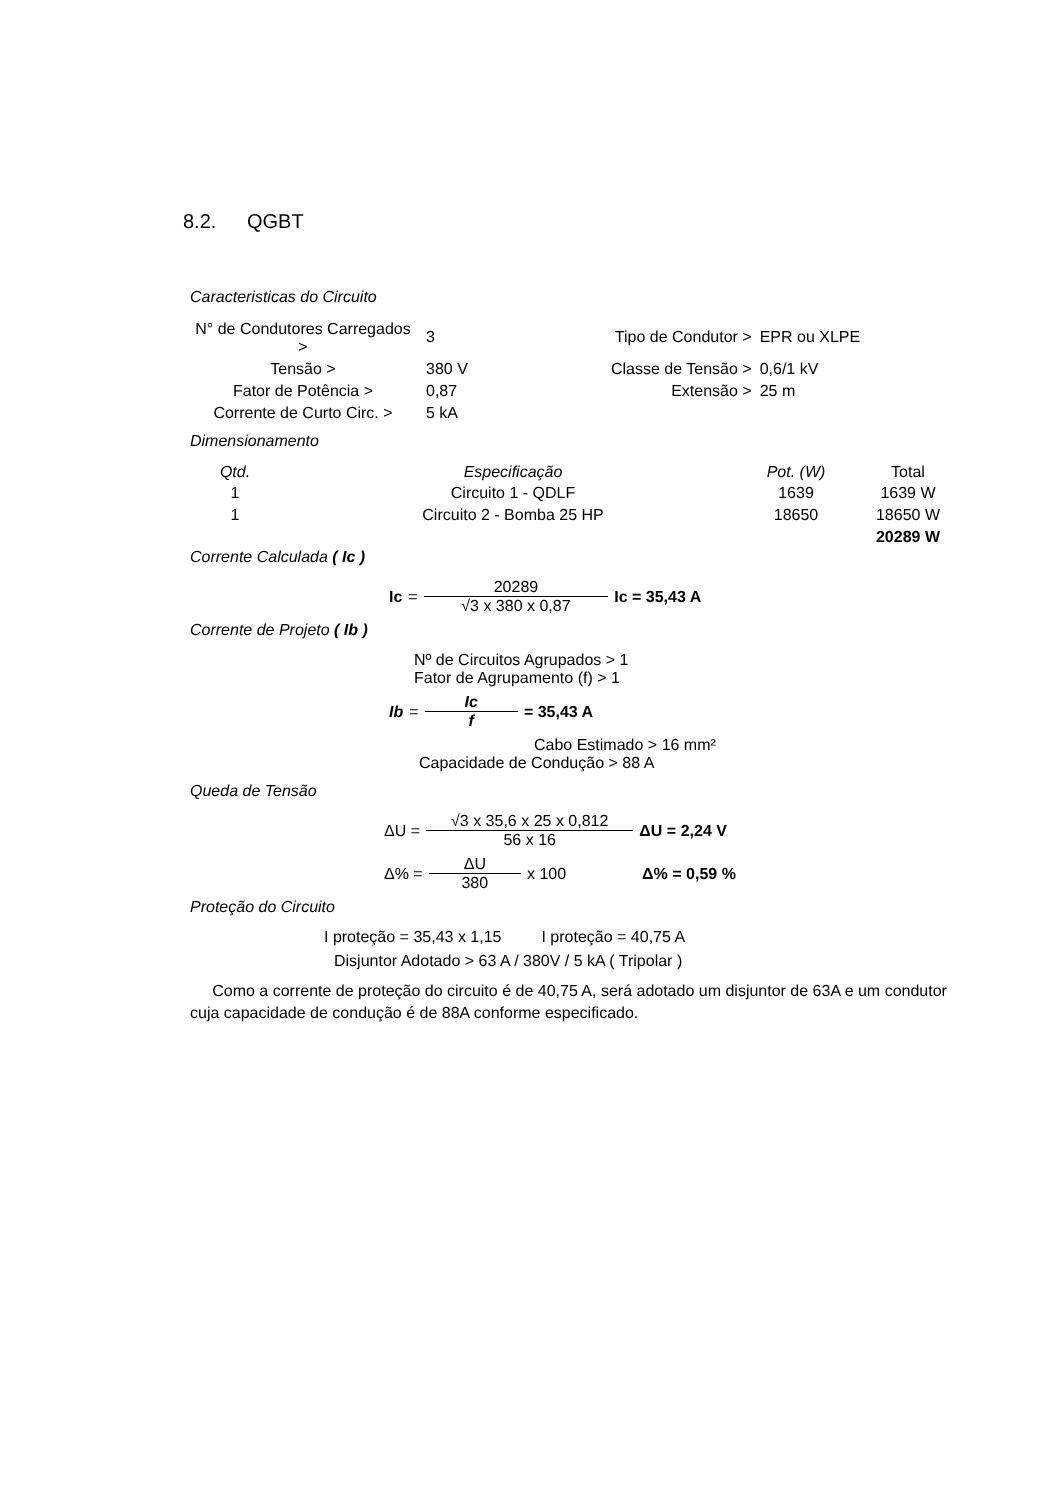8.2. QGBT
Caracteristicas do Circuito
| N° de Condutores Carregados > | 3 | Tipo de Condutor > | EPR ou XLPE |
| Tensão > | 380 V | Classe de Tensão > | 0,6/1 kV |
| Fator de Potência > | 0,87 | Extensão > | 25 m |
| Corrente de Curto Circ. > | 5 kA | | |
Dimensionamento
| Qtd. | Especificação | Pot. (W) | Total |
| --- | --- | --- | --- |
| 1 | Circuito 1 - QDLF | 1639 | 1639 W |
| 1 | Circuito 2 - Bomba 25 HP | 18650 | 18650 W |
| | | | 20289 W |
Corrente Calculada ( Ic )
Ic = 20289 √3 x 380 x 0,87 Ic = 35,43 A
Corrente de Projeto ( Ib )
Nº de Circuitos Agrupados > 1
Fator de Agrupamento (f) > 1
Ib = Ic f = 35,43 A
Cabo Estimado > 16 mm²
Capacidade de Condução > 88 A
Queda de Tensão
ΔU = √3 x 35,6 x 25 x 0,812 56 x 16 ΔU = 2,24 V
Δ% = ΔU 380 x 100 Δ% = 0,59 %
Proteção do Circuito
I proteção = 35,43 x 1,15 I proteção = 40,75 A
Disjuntor Adotado > 63 A / 380V / 5 kA ( Tripolar )
Como a corrente de proteção do circuito é de 40,75 A, será adotado um disjuntor de 63A e um condutor cuja capacidade de condução é de 88A conforme especificado.